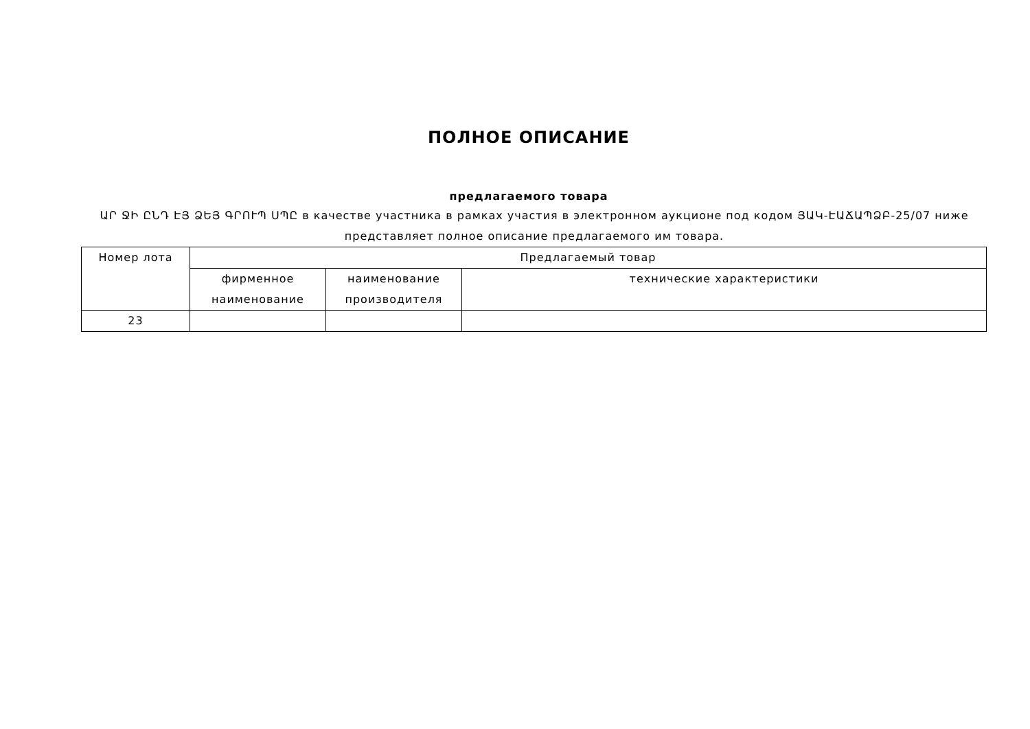ПОЛНОЕ ОПИСАНИЕ
предлагаемого товара
ԱՐ ՋԻ ԸՆԴ ԷՅ ՁԵՅ ԳՐՈՒՊ ՍՊԸ в качестве участника в рамках участия в электронном аукционе под кодом ՅԱԿ-ԷԱՃԱՊՁԲ-25/07 ниже представляет полное описание предлагаемого им товара.
| Номер лота | Предлагаемый товар | | |
| --- | --- | --- | --- |
| | фирменное наименование | наименование производителя | технические характеристики |
| 23 | | | |